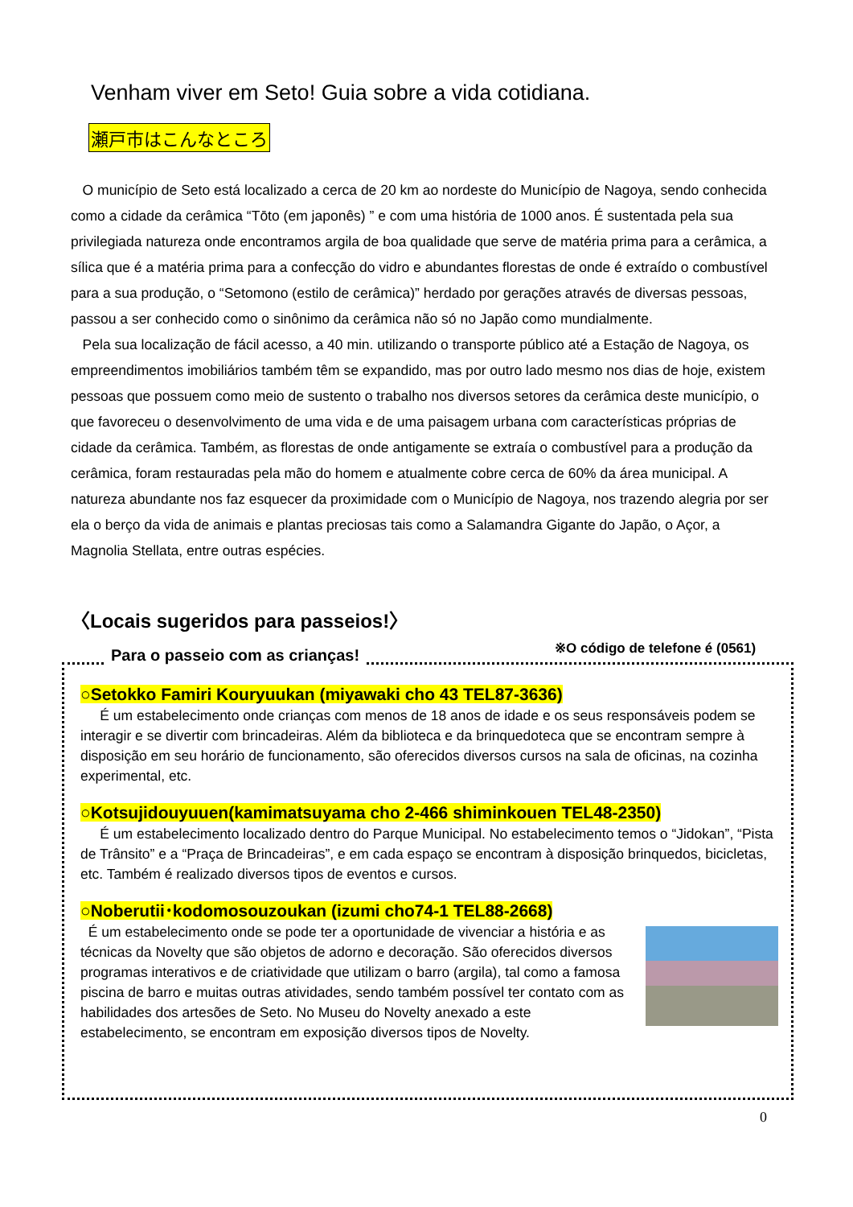Venham viver em Seto! Guia sobre a vida cotidiana.
瀬戸市はこんなところ
O município de Seto está localizado a cerca de 20 km ao nordeste do Município de Nagoya, sendo conhecida como a cidade da cerâmica “Tōto (em japonês) ” e com uma história de 1000 anos. É sustentada pela sua privilegiada natureza onde encontramos argila de boa qualidade que serve de matéria prima para a cerâmica, a sílica que é a matéria prima para a confecção do vidro e abundantes florestas de onde é extraído o combustível para a sua produção, o “Setomono (estilo de cerâmica)” herdado por gerações através de diversas pessoas, passou a ser conhecido como o sinônimo da cerâmica não só no Japão como mundialmente.
Pela sua localização de fácil acesso, a 40 min. utilizando o transporte público até a Estação de Nagoya, os empreendimentos imobiliários também têm se expandido, mas por outro lado mesmo nos dias de hoje, existem pessoas que possuem como meio de sustento o trabalho nos diversos setores da cerâmica deste município, o que favoreceu o desenvolvimento de uma vida e de uma paisagem urbana com características próprias de cidade da cerâmica. Também, as florestas de onde antigamente se extraía o combustível para a produção da cerâmica, foram restauradas pela mão do homem e atualmente cobre cerca de 60% da área municipal. A natureza abundante nos faz esquecer da proximidade com o Município de Nagoya, nos trazendo alegria por ser ela o berço da vida de animais e plantas preciosas tais como a Salamandra Gigante do Japão, o Açor, a Magnolia Stellata, entre outras espécies.
〈Locais sugeridos para passeios!〉
※O código de telefone é (0561)
Para o passeio com as crianças!
○Setokko Famiri Kouryuukan (miyawaki cho 43 TEL87-3636)
É um estabelecimento onde crianças com menos de 18 anos de idade e os seus responsáveis podem se interagir e se divertir com brincadeiras. Além da biblioteca e da brinquedoteca que se encontram sempre à disposição em seu horário de funcionamento, são oferecidos diversos cursos na sala de oficinas, na cozinha experimental, etc.
○Kotsujidouyuuen(kamimatsuyama cho 2-466 shiminkouen TEL48-2350)
É um estabelecimento localizado dentro do Parque Municipal. No estabelecimento temos o “Jidokan”, “Pista de Trânsito” e a “Praça de Brincadeiras”, e em cada espaço se encontram à disposição brinquedos, bicicletas, etc. Também é realizado diversos tipos de eventos e cursos.
○Noberutii･kodomosouzoukan (izumi cho74-1 TEL88-2668)
É um estabelecimento onde se pode ter a oportunidade de vivenciar a história e as técnicas da Novelty que são objetos de adorno e decoração. São oferecidos diversos programas interativos e de criatividade que utilizam o barro (argila), tal como a famosa piscina de barro e muitas outras atividades, sendo também possível ter contato com as habilidades dos artesões de Seto. No Museu do Novelty anexado a este estabelecimento, se encontram em exposição diversos tipos de Novelty.
0